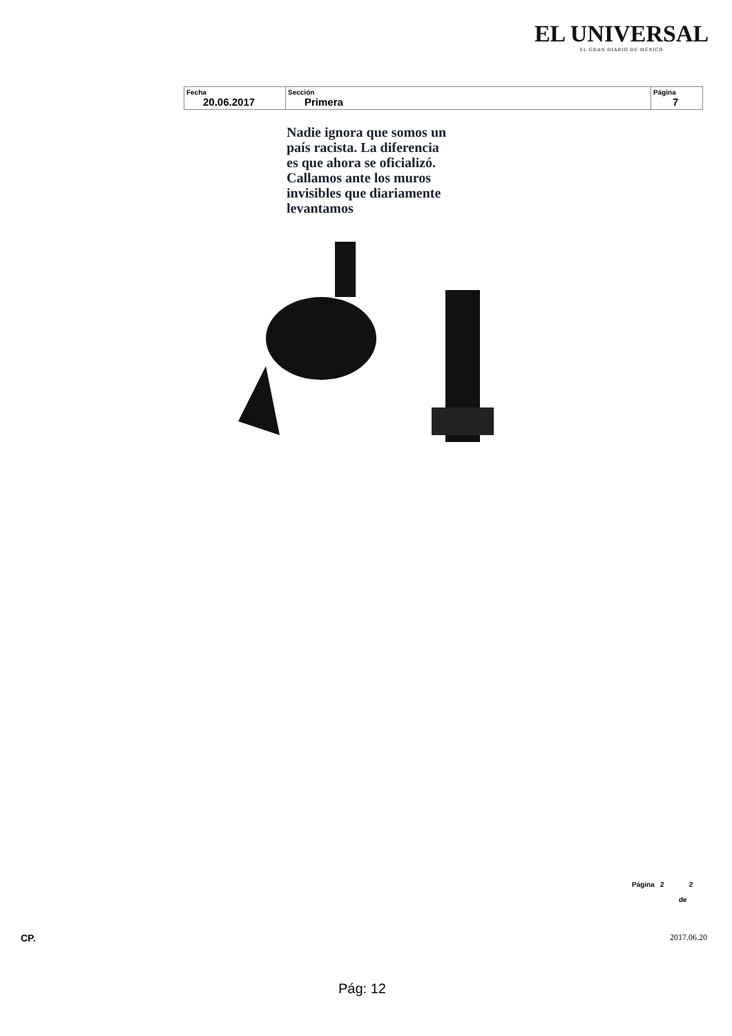EL UNIVERSAL
EL GRAN DIARIO DE MÉXICO
| Fecha 20.06.2017 | Sección Primera | Página 7 |
Nadie ignora que somos un
país racista. La diferencia
es que ahora se oficializó.
Callamos ante los muros
invisibles que diariamente
levantamos
Página 2 2
de
CP. 2017.06.20
Pág: 12